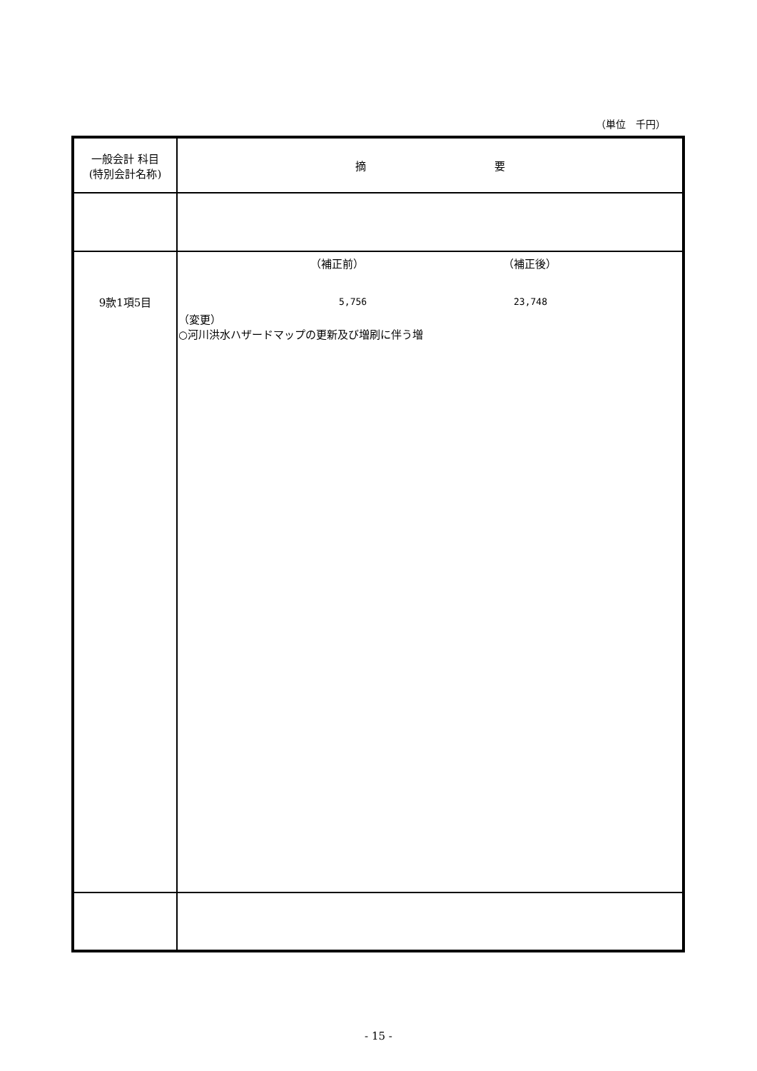（単位　千円）
| 一般会計 科目 (特別会計名称) | 摘 要 |
| 9款1項5目 | （補正前） （補正後） 5,756 23,748 （変更） ○河川洪水ハザードマップの更新及び増刷に伴う増 |
- 15 -